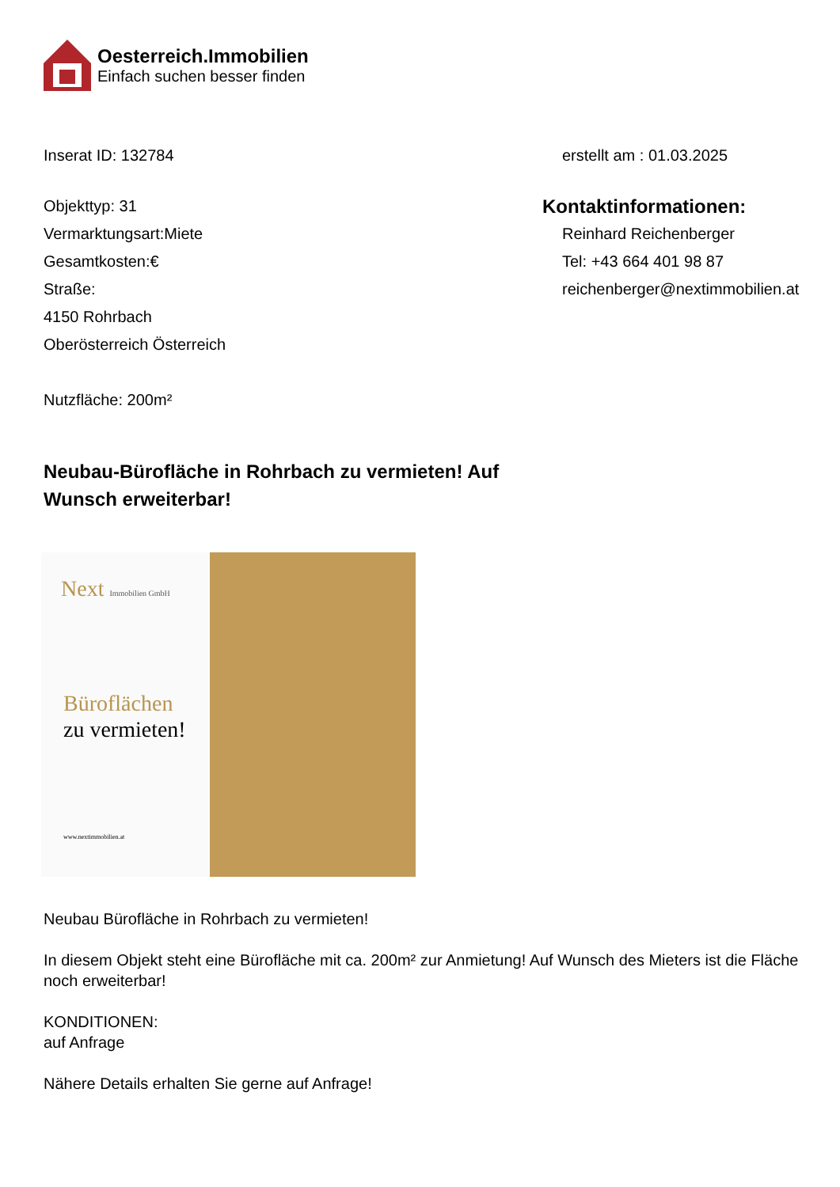Oesterreich.Immobilien
Einfach suchen besser finden
Inserat ID: 132784 erstellt am : 01.03.2025
Objekttyp: 31
Vermarktungsart:Miete
Gesamtkosten:€
Straße:
4150 Rohrbach
Oberösterreich Österreich
Nutzfläche: 200m²
Kontaktinformationen:
Reinhard Reichenberger
Tel: +43 664 401 98 87
reichenberger@nextimmobilien.at
Neubau-Bürofläche in Rohrbach zu vermieten! Auf Wunsch erweiterbar!
Next Immobilien GmbH
Büroflächen
zu vermieten!
www.nextimmobilien.at
Neubau Bürofläche in Rohrbach zu vermieten!
In diesem Objekt steht eine Bürofläche mit ca. 200m² zur Anmietung! Auf Wunsch des Mieters ist die Fläche noch erweiterbar!
KONDITIONEN:
auf Anfrage
Nähere Details erhalten Sie gerne auf Anfrage!